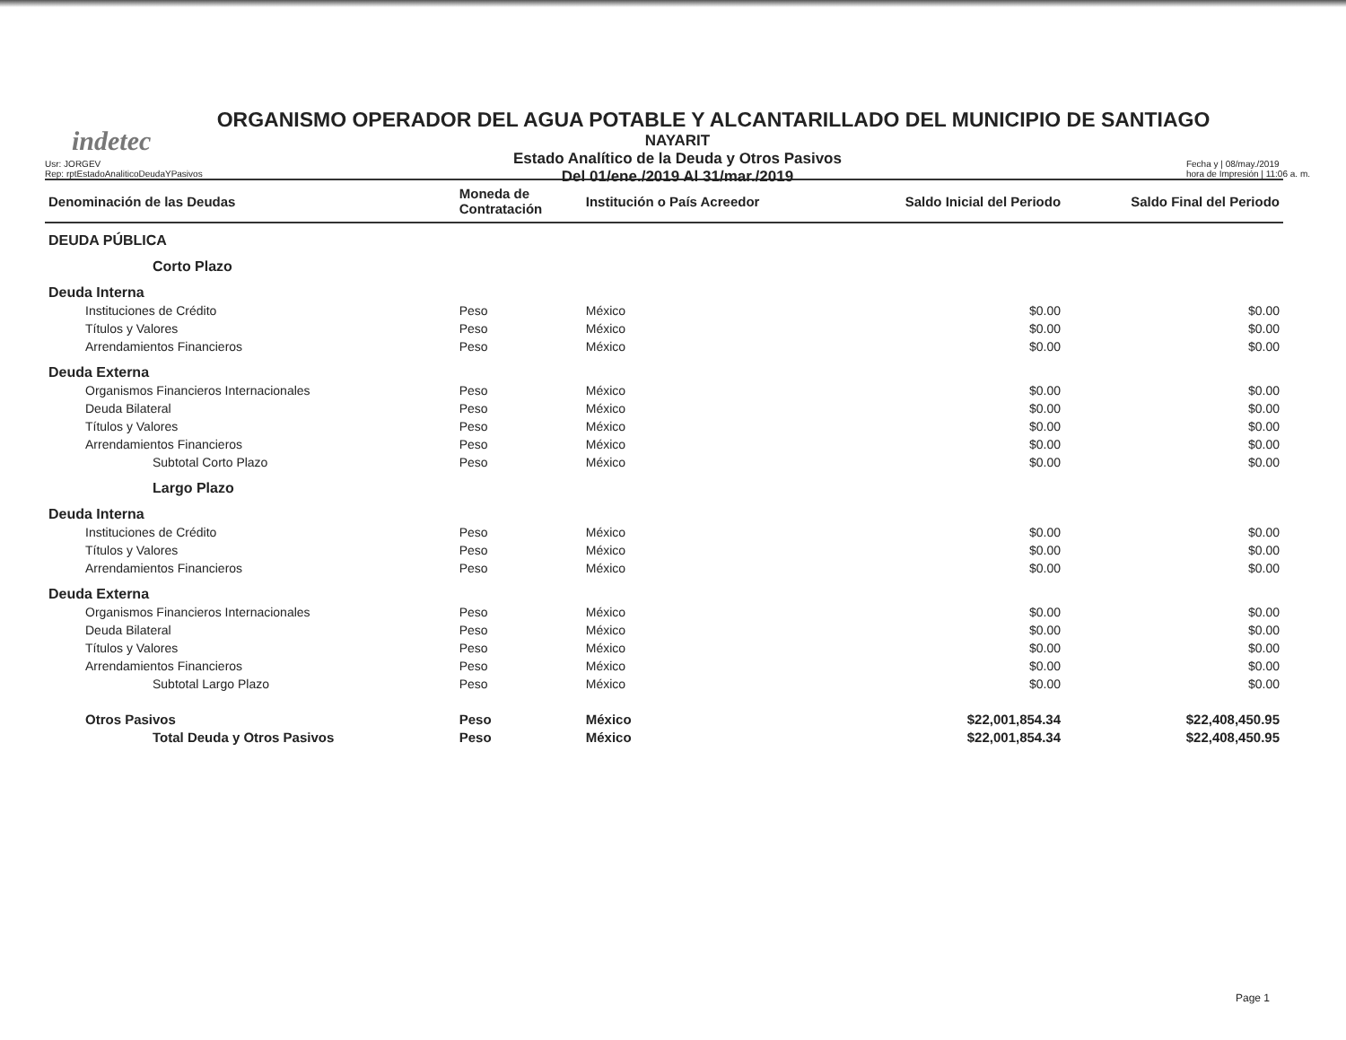indetec
ORGANISMO OPERADOR DEL AGUA POTABLE Y ALCANTARILLADO DEL MUNICIPIO DE SANTIAGO
NAYARIT
Estado Analítico de la Deuda y Otros Pasivos
Del 01/ene./2019 Al 31/mar./2019
Usr: JORGEV
Rep: rptEstadoAnaliticoDeudaYPasivos
Fecha y | 08/may./2019
hora de Impresión | 11:06 a. m.
| Denominación de las Deudas | Moneda de Contratación | Institución o País Acreedor | Saldo Inicial del Periodo | Saldo Final del Periodo |
| --- | --- | --- | --- | --- |
| DEUDA PÚBLICA | | | | |
| Corto Plazo | | | | |
| Deuda Interna | | | | |
| Instituciones de Crédito | Peso | México | $0.00 | $0.00 |
| Títulos y Valores | Peso | México | $0.00 | $0.00 |
| Arrendamientos Financieros | Peso | México | $0.00 | $0.00 |
| Deuda Externa | | | | |
| Organismos Financieros Internacionales | Peso | México | $0.00 | $0.00 |
| Deuda Bilateral | Peso | México | $0.00 | $0.00 |
| Títulos y Valores | Peso | México | $0.00 | $0.00 |
| Arrendamientos Financieros | Peso | México | $0.00 | $0.00 |
| Subtotal Corto Plazo | Peso | México | $0.00 | $0.00 |
| Largo Plazo | | | | |
| Deuda Interna | | | | |
| Instituciones de Crédito | Peso | México | $0.00 | $0.00 |
| Títulos y Valores | Peso | México | $0.00 | $0.00 |
| Arrendamientos Financieros | Peso | México | $0.00 | $0.00 |
| Deuda Externa | | | | |
| Organismos Financieros Internacionales | Peso | México | $0.00 | $0.00 |
| Deuda Bilateral | Peso | México | $0.00 | $0.00 |
| Títulos y Valores | Peso | México | $0.00 | $0.00 |
| Arrendamientos Financieros | Peso | México | $0.00 | $0.00 |
| Subtotal Largo Plazo | Peso | México | $0.00 | $0.00 |
| Otros Pasivos | Peso | México | $22,001,854.34 | $22,408,450.95 |
| Total Deuda y Otros Pasivos | Peso | México | $22,001,854.34 | $22,408,450.95 |
Page 1